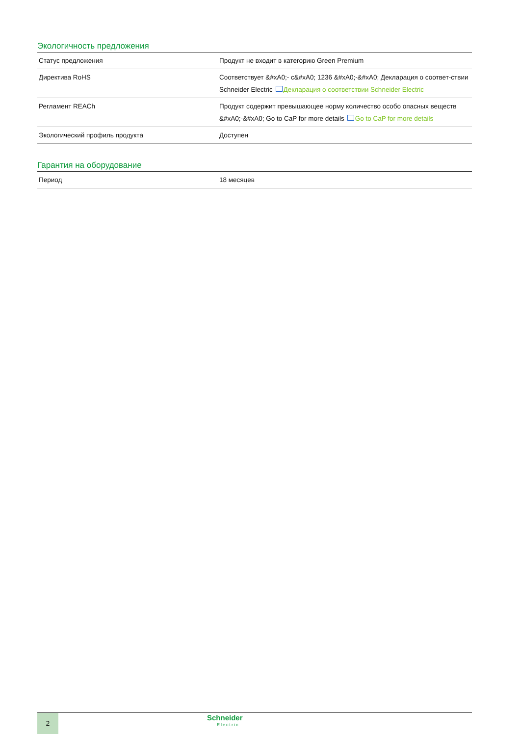Экологичность предложения
| Статус предложения | Продукт не входит в категорию Green Premium |
| Директива RoHS | Соответствует &#xA0;- с&#xA0; 1236 &#xA0;-&#xA0; Декларация о соответ-ствии Schneider Electric Декларация о соответствии Schneider Electric |
| Регламент REACh | Продукт содержит превышающее норму количество особо опасных веществ &#xA0;-&#xA0; Go to CaP for more details Go to CaP for more details |
| Экологический профиль продукта | Доступен |
Гарантия на оборудование
| Период | 18 месяцев |
2
Schneider
Electric